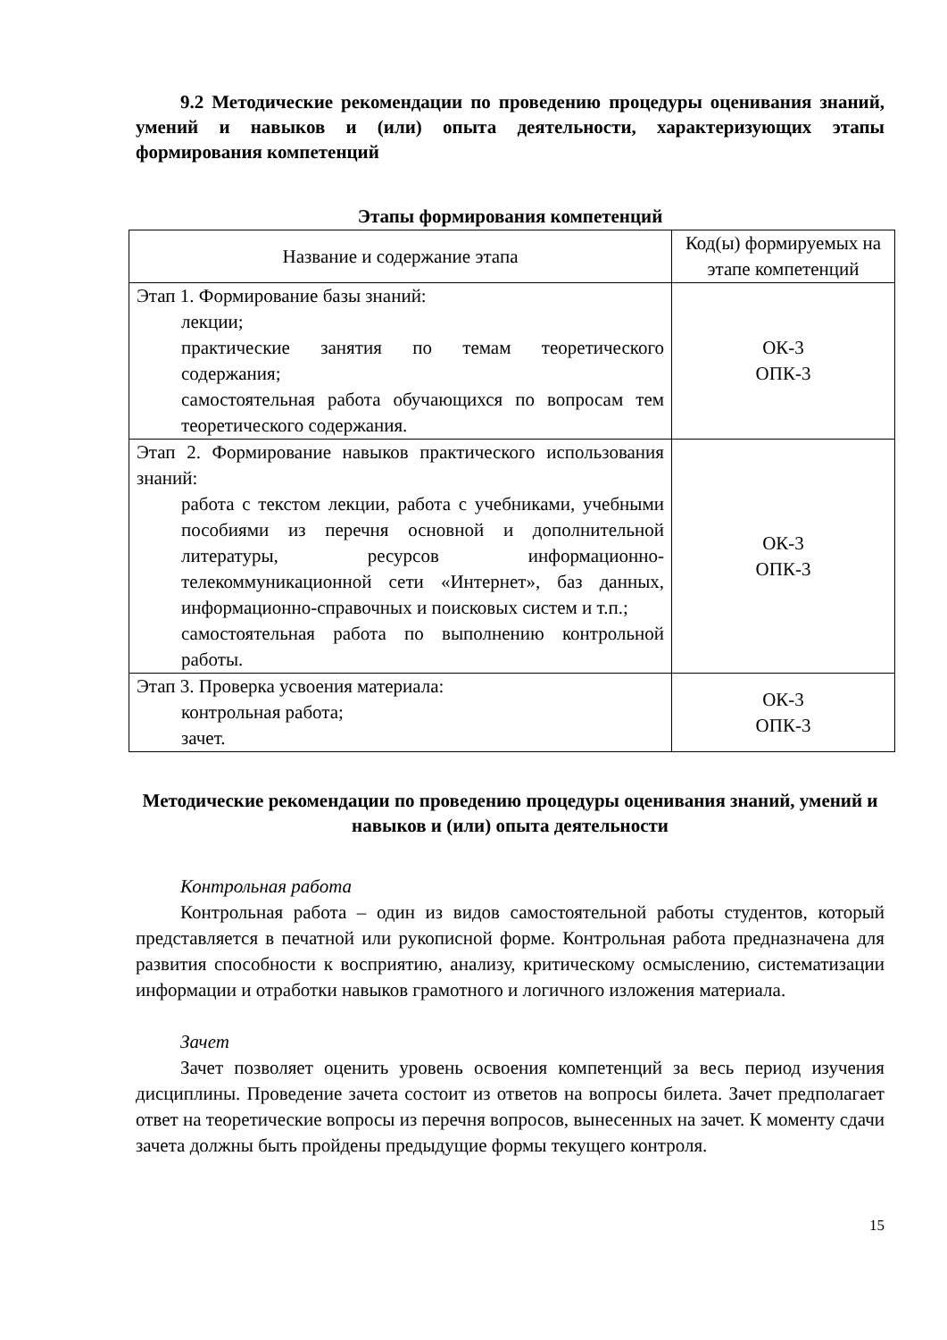9.2 Методические рекомендации по проведению процедуры оценивания знаний, умений и навыков и (или) опыта деятельности, характеризующих этапы формирования компетенций
Этапы формирования компетенций
| Название и содержание этапа | Код(ы) формируемых на этапе компетенций |
| --- | --- |
| Этап 1. Формирование базы знаний: лекции; практические занятия по темам теоретического содержания; самостоятельная работа обучающихся по вопросам тем теоретического содержания. | ОК-3 ОПК-3 |
| Этап 2. Формирование навыков практического использования знаний: работа с текстом лекции, работа с учебниками, учебными пособиями из перечня основной и дополнительной литературы, ресурсов информационно-телекоммуникационной сети «Интернет», баз данных, информационно-справочных и поисковых систем и т.п.; самостоятельная работа по выполнению контрольной работы. | ОК-3 ОПК-3 |
| Этап 3. Проверка усвоения материала: контрольная работа; зачет. | ОК-3 ОПК-3 |
Методические рекомендации по проведению процедуры оценивания знаний, умений и навыков и (или) опыта деятельности
Контрольная работа
Контрольная работа – один из видов самостоятельной работы студентов, который представляется в печатной или рукописной форме. Контрольная работа предназначена для развития способности к восприятию, анализу, критическому осмыслению, систематизации информации и отработки навыков грамотного и логичного изложения материала.
Зачет
Зачет позволяет оценить уровень освоения компетенций за весь период изучения дисциплины. Проведение зачета состоит из ответов на вопросы билета. Зачет предполагает ответ на теоретические вопросы из перечня вопросов, вынесенных на зачет. К моменту сдачи зачета должны быть пройдены предыдущие формы текущего контроля.
15